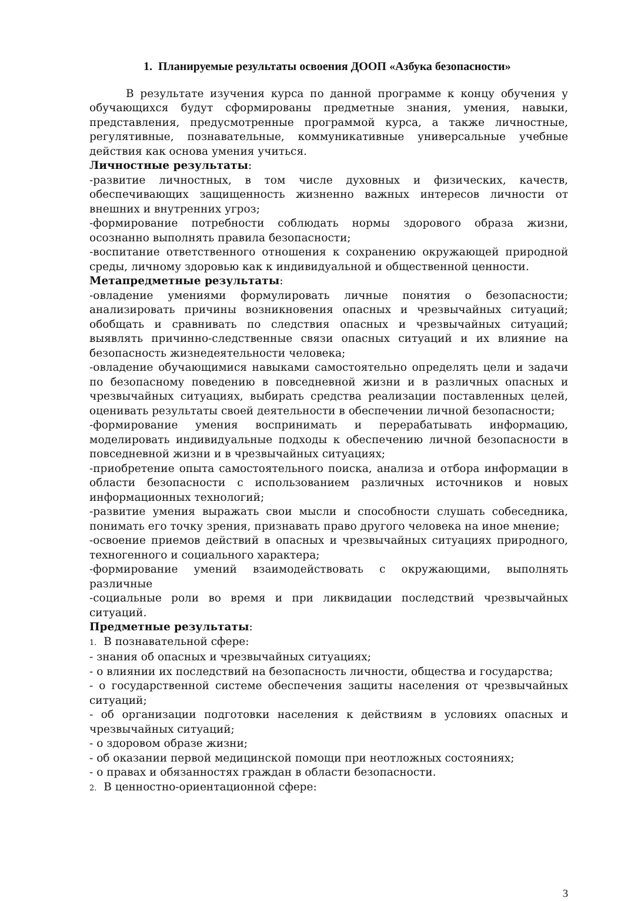1. Планируемые результаты освоения ДООП «Азбука безопасности»
В результате изучения курса по данной программе к концу обучения у обучающихся будут сформированы предметные знания, умения, навыки, представления, предусмотренные программой курса, а также личностные, регулятивные, познавательные, коммуникативные универсальные учебные действия как основа умения учиться.
Личностные результаты:
-развитие личностных, в том числе духовных и физических, качеств, обеспечивающих защищенность жизненно важных интересов личности от внешних и внутренних угроз;
-формирование потребности соблюдать нормы здорового образа жизни, осознанно выполнять правила безопасности;
-воспитание ответственного отношения к сохранению окружающей природной среды, личному здоровью как к индивидуальной и общественной ценности.
Метапредметные результаты:
-овладение умениями формулировать личные понятия о безопасности; анализировать причины возникновения опасных и чрезвычайных ситуаций; обобщать и сравнивать по следствия опасных и чрезвычайных ситуаций; выявлять причинно-следственные связи опасных ситуаций и их влияние на безопасность жизнедеятельности человека;
-овладение обучающимися навыками самостоятельно определять цели и задачи по безопасному поведению в повседневной жизни и в различных опасных и чрезвычайных ситуациях, выбирать средства реализации поставленных целей, оценивать результаты своей деятельности в обеспечении личной безопасности;
-формирование умения воспринимать и перерабатывать информацию, моделировать индивидуальные подходы к обеспечению личной безопасности в повседневной жизни и в чрезвычайных ситуациях;
-приобретение опыта самостоятельного поиска, анализа и отбора информации в области безопасности с использованием различных источников и новых информационных технологий;
-развитие умения выражать свои мысли и способности слушать собеседника, понимать его точку зрения, признавать право другого человека на иное мнение;
-освоение приемов действий в опасных и чрезвычайных ситуациях природного, техногенного и социального характера;
-формирование умений взаимодействовать с окружающими, выполнять различные
-социальные роли во время и при ликвидации последствий чрезвычайных ситуаций.
Предметные результаты:
1. В познавательной сфере:
- знания об опасных и чрезвычайных ситуациях;
- о влиянии их последствий на безопасность личности, общества и государства;
- о государственной системе обеспечения защиты населения от чрезвычайных ситуаций;
- об организации подготовки населения к действиям в условиях опасных и чрезвычайных ситуаций;
- о здоровом образе жизни;
- об оказании первой медицинской помощи при неотложных состояниях;
- о правах и обязанностях граждан в области безопасности.
2. В ценностно-ориентационной сфере:
3